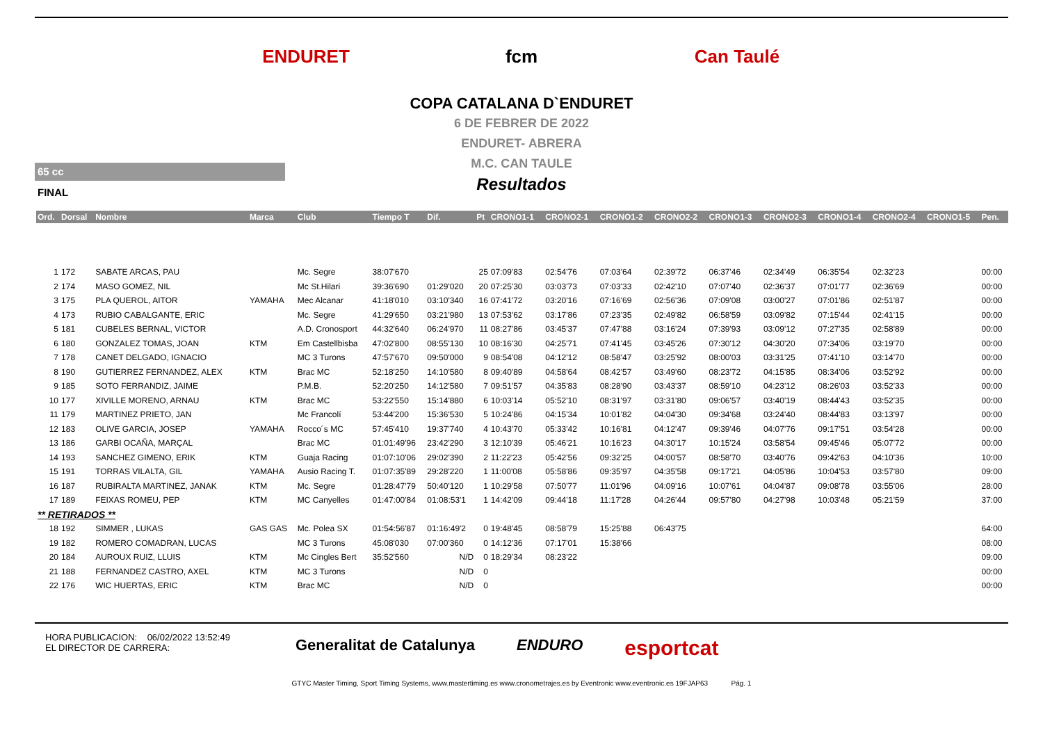ENDURET fcm Can Taulé
COPA CATALANA D`ENDURET
6 DE FEBRER DE 2022
ENDURET- ABRERA
M.C. CAN TAULE
Resultados
65 cc
FINAL
| Ord. | Dorsal | Nombre | Marca | Club | Tiempo T | Dif. | Pt | CRONO1-1 | CRONO2-1 | CRONO1-2 | CRONO2-2 | CRONO1-3 | CRONO2-3 | CRONO1-4 | CRONO2-4 | CRONO1-5 | Pen. |
| --- | --- | --- | --- | --- | --- | --- | --- | --- | --- | --- | --- | --- | --- | --- | --- | --- | --- |
| 1 | 172 | SABATE ARCAS, PAU | | Mc. Segre | 38:07'670 | | 25 | 07:09'83 | 02:54'76 | 07:03'64 | 02:39'72 | 06:37'46 | 02:34'49 | 06:35'54 | 02:32'23 | | 00:00 |
| 2 | 174 | MASO GOMEZ, NIL | | Mc St.Hilari | 39:36'690 | 01:29'020 | 20 | 07:25'30 | 03:03'73 | 07:03'33 | 02:42'10 | 07:07'40 | 02:36'37 | 07:01'77 | 02:36'69 | | 00:00 |
| 3 | 175 | PLA QUEROL, AITOR | YAMAHA | Mec Alcanar | 41:18'010 | 03:10'340 | 16 | 07:41'72 | 03:20'16 | 07:16'69 | 02:56'36 | 07:09'08 | 03:00'27 | 07:01'86 | 02:51'87 | | 00:00 |
| 4 | 173 | RUBIO CABALGANTE, ERIC | | Mc. Segre | 41:29'650 | 03:21'980 | 13 | 07:53'62 | 03:17'86 | 07:23'35 | 02:49'82 | 06:58'59 | 03:09'82 | 07:15'44 | 02:41'15 | | 00:00 |
| 5 | 181 | CUBELES BERNAL, VICTOR | | A.D. Cronosport | 44:32'640 | 06:24'970 | 11 | 08:27'86 | 03:45'37 | 07:47'88 | 03:16'24 | 07:39'93 | 03:09'12 | 07:27'35 | 02:58'89 | | 00:00 |
| 6 | 180 | GONZALEZ TOMAS, JOAN | KTM | Em Castellbisba | 47:02'800 | 08:55'130 | 10 | 08:16'30 | 04:25'71 | 07:41'45 | 03:45'26 | 07:30'12 | 04:30'20 | 07:34'06 | 03:19'70 | | 00:00 |
| 7 | 178 | CANET DELGADO, IGNACIO | | MC 3 Turons | 47:57'670 | 09:50'000 | 9 | 08:54'08 | 04:12'12 | 08:58'47 | 03:25'92 | 08:00'03 | 03:31'25 | 07:41'10 | 03:14'70 | | 00:00 |
| 8 | 190 | GUTIERREZ FERNANDEZ, ALEX | KTM | Brac MC | 52:18'250 | 14:10'580 | 8 | 09:40'89 | 04:58'64 | 08:42'57 | 03:49'60 | 08:23'72 | 04:15'85 | 08:34'06 | 03:52'92 | | 00:00 |
| 9 | 185 | SOTO FERRANDIZ, JAIME | | P.M.B. | 52:20'250 | 14:12'580 | 7 | 09:51'57 | 04:35'83 | 08:28'90 | 03:43'37 | 08:59'10 | 04:23'12 | 08:26'03 | 03:52'33 | | 00:00 |
| 10 | 177 | XIVILLE MORENO, ARNAU | KTM | Brac MC | 53:22'550 | 15:14'880 | 6 | 10:03'14 | 05:52'10 | 08:31'97 | 03:31'80 | 09:06'57 | 03:40'19 | 08:44'43 | 03:52'35 | | 00:00 |
| 11 | 179 | MARTINEZ PRIETO, JAN | | Mc Francolí | 53:44'200 | 15:36'530 | 5 | 10:24'86 | 04:15'34 | 10:01'82 | 04:04'30 | 09:34'68 | 03:24'40 | 08:44'83 | 03:13'97 | | 00:00 |
| 12 | 183 | OLIVE GARCIA, JOSEP | YAMAHA | Rocco´s MC | 57:45'410 | 19:37'740 | 4 | 10:43'70 | 05:33'42 | 10:16'81 | 04:12'47 | 09:39'46 | 04:07'76 | 09:17'51 | 03:54'28 | | 00:00 |
| 13 | 186 | GARBI OCAÑA, MARÇAL | | Brac MC | 01:01:49'96 | 23:42'290 | 3 | 12:10'39 | 05:46'21 | 10:16'23 | 04:30'17 | 10:15'24 | 03:58'54 | 09:45'46 | 05:07'72 | | 00:00 |
| 14 | 193 | SANCHEZ GIMENO, ERIK | KTM | Guaja Racing | 01:07:10'06 | 29:02'390 | 2 | 11:22'23 | 05:42'56 | 09:32'25 | 04:00'57 | 08:58'70 | 03:40'76 | 09:42'63 | 04:10'36 | | 10:00 |
| 15 | 191 | TORRAS VILALTA, GIL | YAMAHA | Ausio Racing T. | 01:07:35'89 | 29:28'220 | 1 | 11:00'08 | 05:58'86 | 09:35'97 | 04:35'58 | 09:17'21 | 04:05'86 | 10:04'53 | 03:57'80 | | 09:00 |
| 16 | 187 | RUBIRALTA MARTINEZ, JANAK | KTM | Mc. Segre | 01:28:47'79 | 50:40'120 | 1 | 10:29'58 | 07:50'77 | 11:01'96 | 04:09'16 | 10:07'61 | 04:04'87 | 09:08'78 | 03:55'06 | | 28:00 |
| 17 | 189 | FEIXAS ROMEU, PEP | KTM | MC Canyelles | 01:47:00'84 | 01:08:53'1 | 1 | 14:42'09 | 09:44'18 | 11:17'28 | 04:26'44 | 09:57'80 | 04:27'98 | 10:03'48 | 05:21'59 | | 37:00 |
| ** RETIRADOS ** | | | | | | | | | | | | | | | | | |
| 18 | 192 | SIMMER , LUKAS | GAS GAS | Mc. Polea SX | 01:54:56'87 | 01:16:49'2 | 0 | 19:48'45 | 08:58'79 | 15:25'88 | 06:43'75 | | | | | | 64:00 |
| 19 | 182 | ROMERO COMADRAN, LUCAS | | MC 3 Turons | 45:08'030 | 07:00'360 | 0 | 14:12'36 | 07:17'01 | 15:38'66 | | | | | | | 08:00 |
| 20 | 184 | AUROUX RUIZ, LLUIS | KTM | Mc Cingles Bert | 35:52'560 | N/D | 0 | 18:29'34 | 08:23'22 | | | | | | | | 09:00 |
| 21 | 188 | FERNANDEZ CASTRO, AXEL | KTM | MC 3 Turons | | N/D | 0 | | | | | | | | | | 00:00 |
| 22 | 176 | WIC HUERTAS, ERIC | KTM | Brac MC | | N/D | 0 | | | | | | | | | | 00:00 |
HORA PUBLICACION: 06/02/2022 13:52:49
EL DIRECTOR DE CARRERA:
Generalitat de Catalunya ENDURO esportcat
GTYC Master Timing, Sport Timing Systems, www.mastertiming.es www.cronometrajes.es by Eventronic www.eventronic.es 19FJAP63 Pág. 1